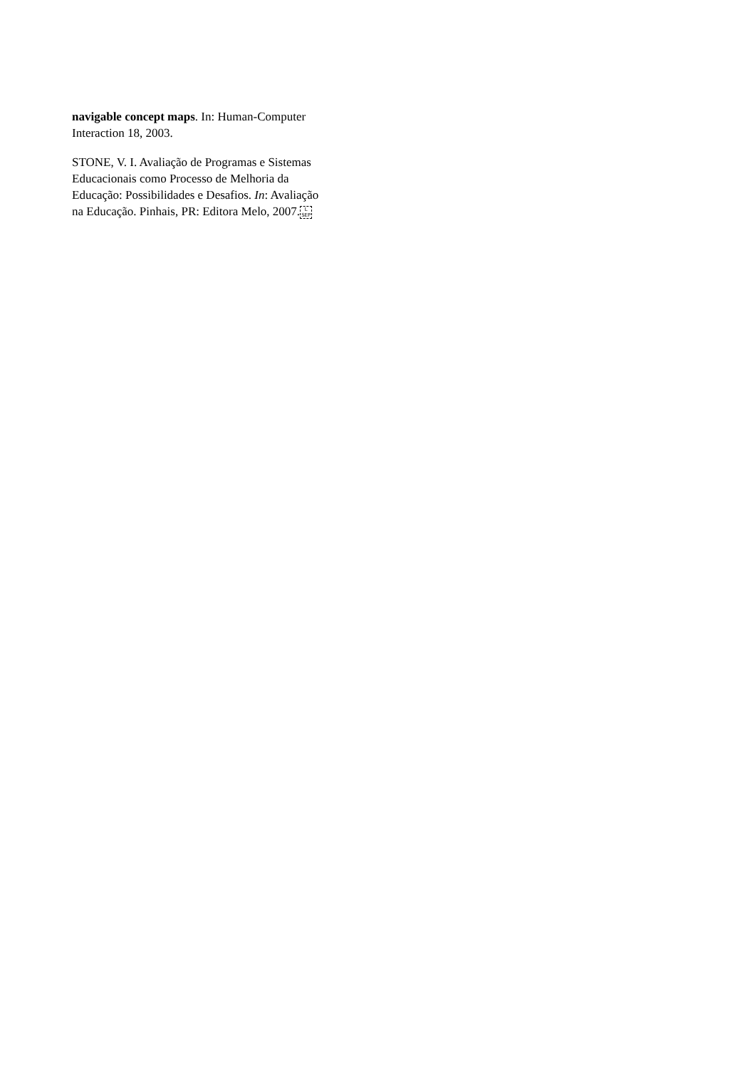navigable concept maps. In: Human-Computer
Interaction 18, 2003.
STONE, V. I. Avaliação de Programas e Sistemas
Educacionais como Processo de Melhoria da
Educação: Possibilidades e Desafios. In: Avaliação
na Educação. Pinhais, PR: Editora Melo, 2007.L
SEP